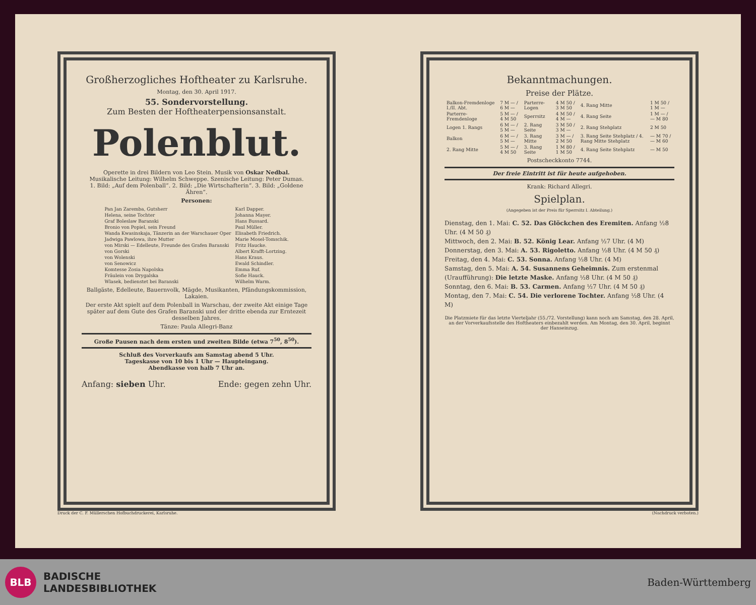Großherzogliches Hoftheater zu Karlsruhe.
Montag, den 30. April 1917.
55. Sondervorstellung.
Zum Besten der Hoftheaterpensionsanstalt.
Polenblut.
Operette in drei Bildern von Leo Stein. Musik von Oskar Nedbal.
Musikalische Leitung: Wilhelm Schweppe. Szenische Leitung: Peter Dumas.
1. Bild: „Auf dem Polenball“. 2. Bild: „Die Wirtschafterin“. 3. Bild: „Goldene Ähren“.
Personen:
| Pan Jan Zaremba, Gutsherr | Karl Dapper. |
| Helena, seine Tochter | Johanna Mayer. |
| Graf Boleslaw Baranski | Hans Bussard. |
| Bronio von Popiel, sein Freund | Paul Müller. |
| Wanda Kwasinskaja, Tänzerin an der Warschauer Oper | Elisabeth Friedrich. |
| Jadwiga Pawlowa, ihre Mutter | Marie Mosel-Tomschik. |
| von Mirski — Edelleute, Freunde des Grafen Baranski | Fritz Haucke. |
| von Gorski | Albert Krafft-Lortzing. |
| von Wolenski | Hans Kraus. |
| von Senowicz | Ewald Schindler. |
| Komtesse Zosia Napolska | Emma Ruf. |
| Fräulein von Drygalska | Sofie Hauck. |
| Wlasek, bedienstet bei Baranski | Wilhelm Warm. |
Ballgäste, Edelleute, Bauernvolk, Mägde, Musikanten, Pfändungskommission, Lakaien.
Der erste Akt spielt auf dem Polenball in Warschau, der zweite Akt einige Tage später auf dem Gute des Grafen Baranski und der dritte ebenda zur Erntezeit desselben Jahres.
Tänze: Paula Allegri-Banz
Große Pausen nach dem ersten und zweiten Bilde (etwa 7<sup>50</sup>, 8<sup>50</sup>).
Schluß des Vorverkaufs am Samstag abend 5 Uhr.
Tageskasse von 10 bis 1 Uhr — Haupteingang.
Abendkasse von halb 7 Uhr an.
Anfang: sieben Uhr. Ende: gegen zehn Uhr.
Druck der C. F. Müllerschen Hofbuchdruckerei, Karlsruhe.
Bekanntmachungen.
Preise der Plätze.
| Balkon-Fremdenloge I./II. Abt. | 7 M — / 6 M — | Parterre-Logen | 4 M 50 / 3 M 50 | 4. Rang Mitte | 1 M 50 / 1 M — |
| Parterre-Fremdenloge | 5 M — / 4 M 50 | Sperrsitz | 4 M 50 / 4 M — | 4. Rang Seite | 1 M — / — M 80 |
| Logen 1. Rangs | 6 M — / 5 M — | 2. Rang Seite | 3 M 50 / 3 M — | 2. Rang Stehplatz | 2 M 50 |
| Balkon | 6 M — / 5 M — | 3. Rang Mitte | 3 M — / 2 M 50 | 3. Rang Seite Stehplatz / 4. Rang Mitte Stehplatz | — M 70 / — M 60 |
| 2. Rang Mitte | 5 M — / 4 M 50 | 3. Rang Seite | 1 M 80 / 1 M 50 | 4. Rang Seite Stehplatz | — M 50 |
Postscheckkonto 7744.
Der freie Eintritt ist für heute aufgehoben.
Krank: Richard Allegri.
Spielplan.
(Angegeben ist der Preis für Sperrsitz I. Abteilung.)
Dienstag, den 1. Mai: C. 52. Das Glöckchen des Eremiten. Anfang ½8 Uhr. (4 M 50 ₰)
Mittwoch, den 2. Mai: B. 52. König Lear. Anfang ½7 Uhr. (4 M)
Donnerstag, den 3. Mai: A. 53. Rigoletto. Anfang ½8 Uhr. (4 M 50 ₰)
Freitag, den 4. Mai: C. 53. Sonna. Anfang ½8 Uhr. (4 M)
Samstag, den 5. Mai: A. 54. Susannens Geheimnis. Zum erstenmal (Uraufführung): Die letzte Maske. Anfang ½8 Uhr. (4 M 50 ₰)
Sonntag, den 6. Mai: B. 53. Carmen. Anfang ½7 Uhr. (4 M 50 ₰)
Montag, den 7. Mai: C. 54. Die verlorene Tochter. Anfang ½8 Uhr. (4 M)
Die Platzmiete für das letzte Vierteljahr (55./72. Vorstellung) kann noch am Samstag, den 28. April, an der Vorverkaufsstelle des Hoftheaters einbezahlt werden. Am Montag, den 30. April, beginnt der Hanseinzug.
(Nachdruck verboten.)
BLB
BADISCHE
LANDESBIBLIOTHEK
Baden-Württemberg